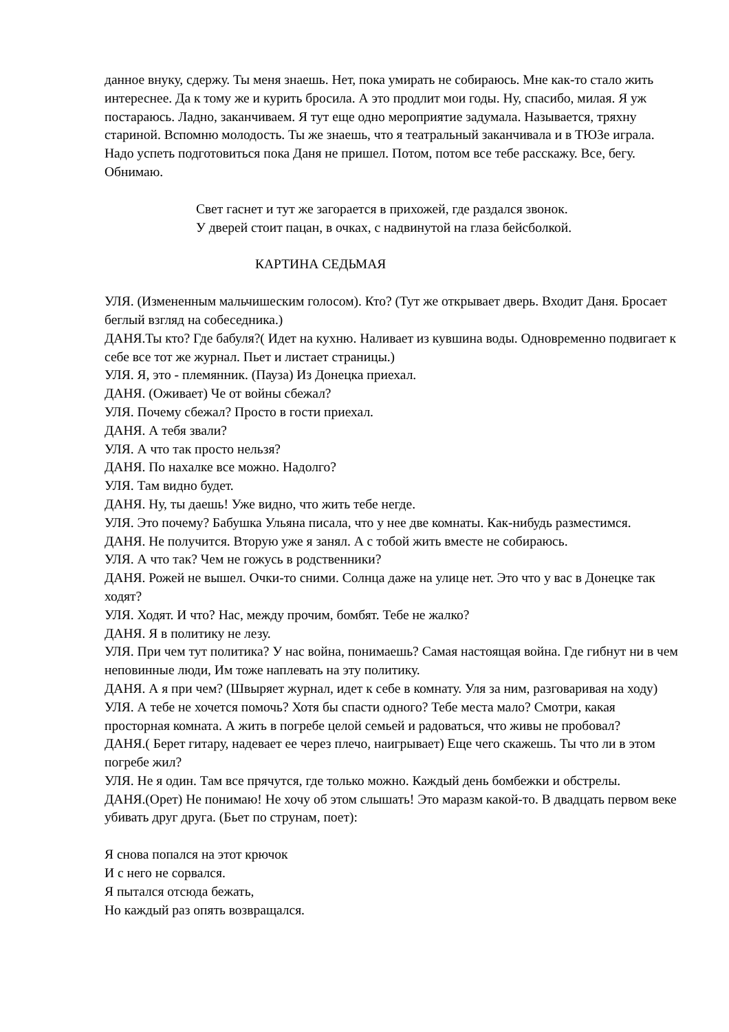данное внуку, сдержу. Ты меня знаешь. Нет, пока умирать не собираюсь. Мне как-то стало жить интереснее. Да к тому же и курить бросила. А это продлит мои годы. Ну, спасибо, милая. Я уж постараюсь. Ладно, заканчиваем. Я тут еще одно мероприятие задумала. Называется, тряхну стариной. Вспомню молодость. Ты же знаешь, что я театральный заканчивала и в ТЮЗе играла. Надо успеть подготовиться пока Даня не пришел. Потом, потом все тебе расскажу. Все, бегу. Обнимаю.
Свет гаснет и тут же загорается в прихожей, где раздался звонок.
У дверей стоит пацан, в очках, с надвинутой на глаза бейсболкой.
КАРТИНА СЕДЬМАЯ
УЛЯ. (Измененным мальчишеским голосом). Кто? (Тут же открывает дверь. Входит Даня. Бросает беглый взгляд на собеседника.)
ДАНЯ.Ты кто? Где бабуля?( Идет на кухню. Наливает из кувшина воды. Одновременно подвигает к себе все тот же журнал. Пьет и листает страницы.)
УЛЯ. Я, это - племянник. (Пауза) Из Донецка приехал.
ДАНЯ. (Оживает) Че от войны сбежал?
УЛЯ. Почему сбежал? Просто в гости приехал.
ДАНЯ. А тебя звали?
УЛЯ. А что так просто нельзя?
ДАНЯ. По нахалке все можно. Надолго?
УЛЯ. Там видно будет.
ДАНЯ. Ну, ты даешь! Уже видно, что жить тебе негде.
УЛЯ. Это почему? Бабушка Ульяна писала, что у нее две комнаты. Как-нибудь разместимся.
ДАНЯ. Не получится. Вторую уже я занял. А с тобой жить вместе не собираюсь.
УЛЯ. А что так? Чем не гожусь в родственники?
ДАНЯ. Рожей не вышел. Очки-то сними. Солнца даже на улице нет. Это что у вас в Донецке так ходят?
УЛЯ. Ходят. И что? Нас, между прочим, бомбят. Тебе не жалко?
ДАНЯ. Я в политику не лезу.
УЛЯ. При чем тут политика? У нас война, понимаешь? Самая настоящая война. Где гибнут ни в чем неповинные люди, Им тоже наплевать на эту политику.
ДАНЯ. А я при чем? (Швыряет журнал, идет к себе в комнату. Уля за ним, разговаривая на ходу)
УЛЯ. А тебе не хочется помочь? Хотя бы спасти одного? Тебе места мало? Смотри, какая просторная комната. А жить в погребе целой семьей и радоваться, что живы не пробовал?
ДАНЯ.( Берет гитару, надевает ее через плечо, наигрывает) Еще чего скажешь. Ты что ли в этом погребе жил?
УЛЯ. Не я один. Там все прячутся, где только можно. Каждый день бомбежки и обстрелы.
ДАНЯ.(Орет) Не понимаю! Не хочу об этом слышать! Это маразм какой-то. В двадцать первом веке убивать друг друга. (Бьет по струнам, поет):
Я снова попался на этот крючок
И с него не сорвался.
Я пытался отсюда бежать,
Но каждый раз опять возвращался.